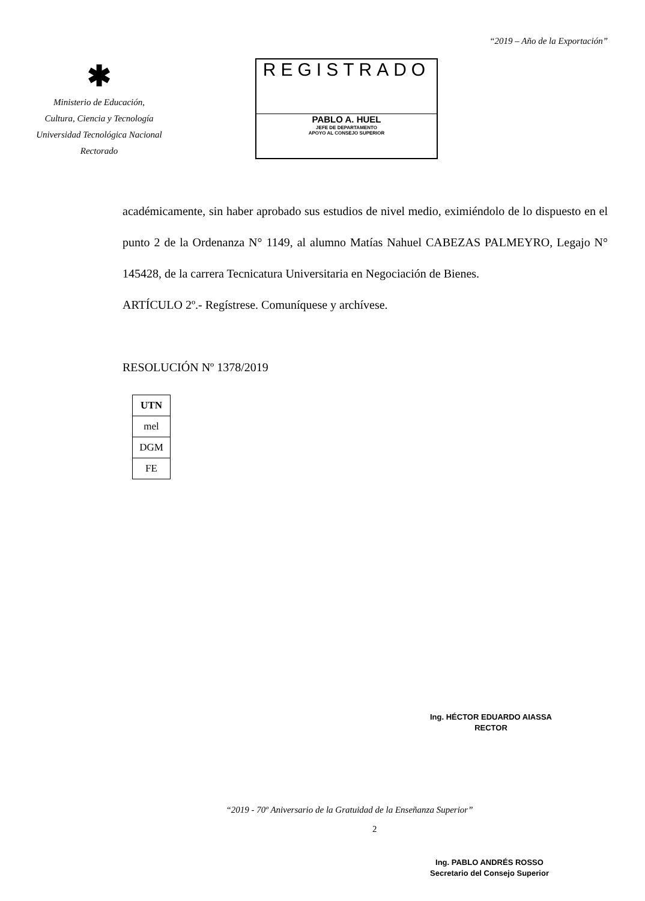“2019 – Año de la Exportación”
✱
Ministerio de Educación,
Cultura, Ciencia y Tecnología
Universidad Tecnológica Nacional
Rectorado
REGISTRADO
PABLO A. HUEL
JEFE DE DEPARTAMENTO
APOYO AL CONSEJO SUPERIOR
académicamente, sin haber aprobado sus estudios de nivel medio, eximiéndolo de lo dispuesto en el punto 2 de la Ordenanza N° 1149, al alumno Matías Nahuel CABEZAS PALMEYRO, Legajo N° 145428, de la carrera Tecnicatura Universitaria en Negociación de Bienes.
ARTÍCULO 2º.- Regístrese. Comuníquese y archívese.
RESOLUCIÓN Nº 1378/2019
| UTN |
| mel |
| DGM |
| FE |
Ing. HÉCTOR EDUARDO AIASSA
RECTOR
Ing. PABLO ANDRÉS ROSSO
Secretario del Consejo Superior
“2019 - 70º Aniversario de la Gratuidad de la Enseñanza Superior”
2